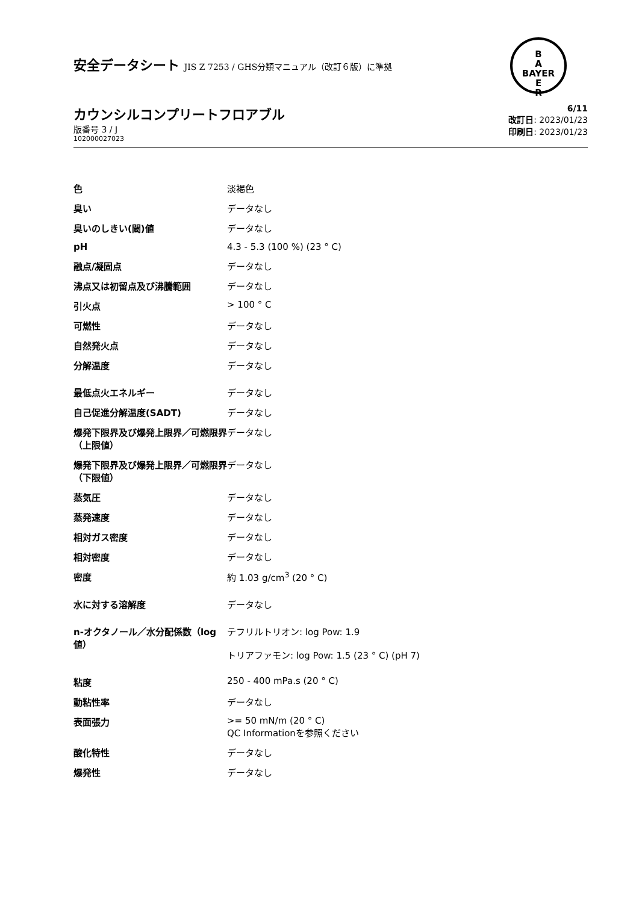B
A
BAYER
E
R
安全データシート JIS Z 7253 / GHS分類マニュアル（改訂６版）に準拠
カウンシルコンプリートフロアブル
版番号 3 / J
102000027023
6/11
改訂日: 2023/01/23
印刷日: 2023/01/23
| 色 | 淡褐色 |
| 臭い | データなし |
| 臭いのしきい(閾)値 | データなし |
| pH | 4.3 - 5.3 (100 %) (23 ° C) |
| 融点/凝固点 | データなし |
| 沸点又は初留点及び沸騰範囲 | データなし |
| 引火点 | > 100 ° C |
| 可燃性 | データなし |
| 自然発火点 | データなし |
| 分解温度 | データなし |
| 最低点火エネルギー | データなし |
| 自己促進分解温度(SADT) | データなし |
| 爆発下限界及び爆発上限界／可燃限界（上限値） | データなし |
| 爆発下限界及び爆発上限界／可燃限界（下限値） | データなし |
| 蒸気圧 | データなし |
| 蒸発速度 | データなし |
| 相対ガス密度 | データなし |
| 相対密度 | データなし |
| 密度 | 約 1.03 g/cm<sup>3</sup> (20 ° C) |
| 水に対する溶解度 | データなし |
| n-オクタノール／水分配係数（log 値） | テフリルトリオン: log Pow: 1.9 トリアファモン: log Pow: 1.5 (23 ° C) (pH 7) |
| 粘度 | 250 - 400 mPa.s (20 ° C) |
| 動粘性率 | データなし |
| 表面張力 | >= 50 mN/m (20 ° C) QC Informationを参照ください |
| 酸化特性 | データなし |
| 爆発性 | データなし |